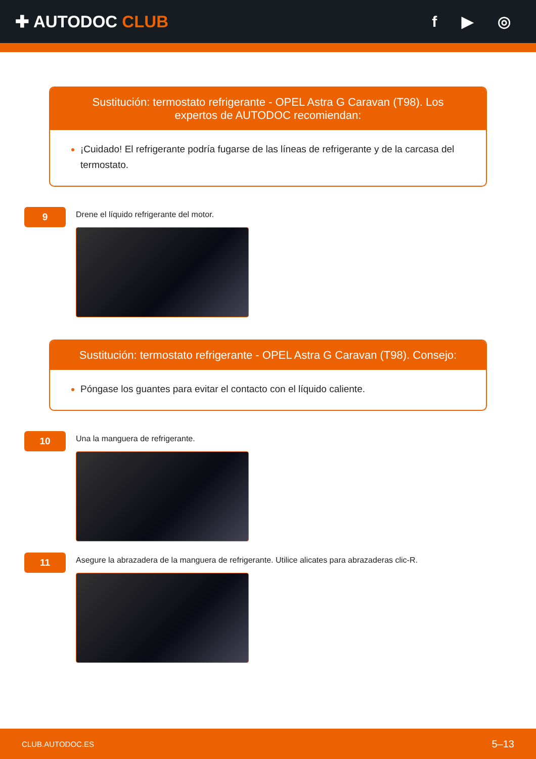✚ AUTODOC CLUB f ▶ ◎
Sustitución: termostato refrigerante - OPEL Astra G Caravan (T98). Los expertos de AUTODOC recomiendan:
¡Cuidado! El refrigerante podría fugarse de las líneas de refrigerante y de la carcasa del termostato.
9
Drene el líquido refrigerante del motor.
Sustitución: termostato refrigerante - OPEL Astra G Caravan (T98). Consejo:
Póngase los guantes para evitar el contacto con el líquido caliente.
10
Una la manguera de refrigerante.
11
Asegure la abrazadera de la manguera de refrigerante. Utilice alicates para abrazaderas clic-R.
CLUB.AUTODOC.ES 5–13